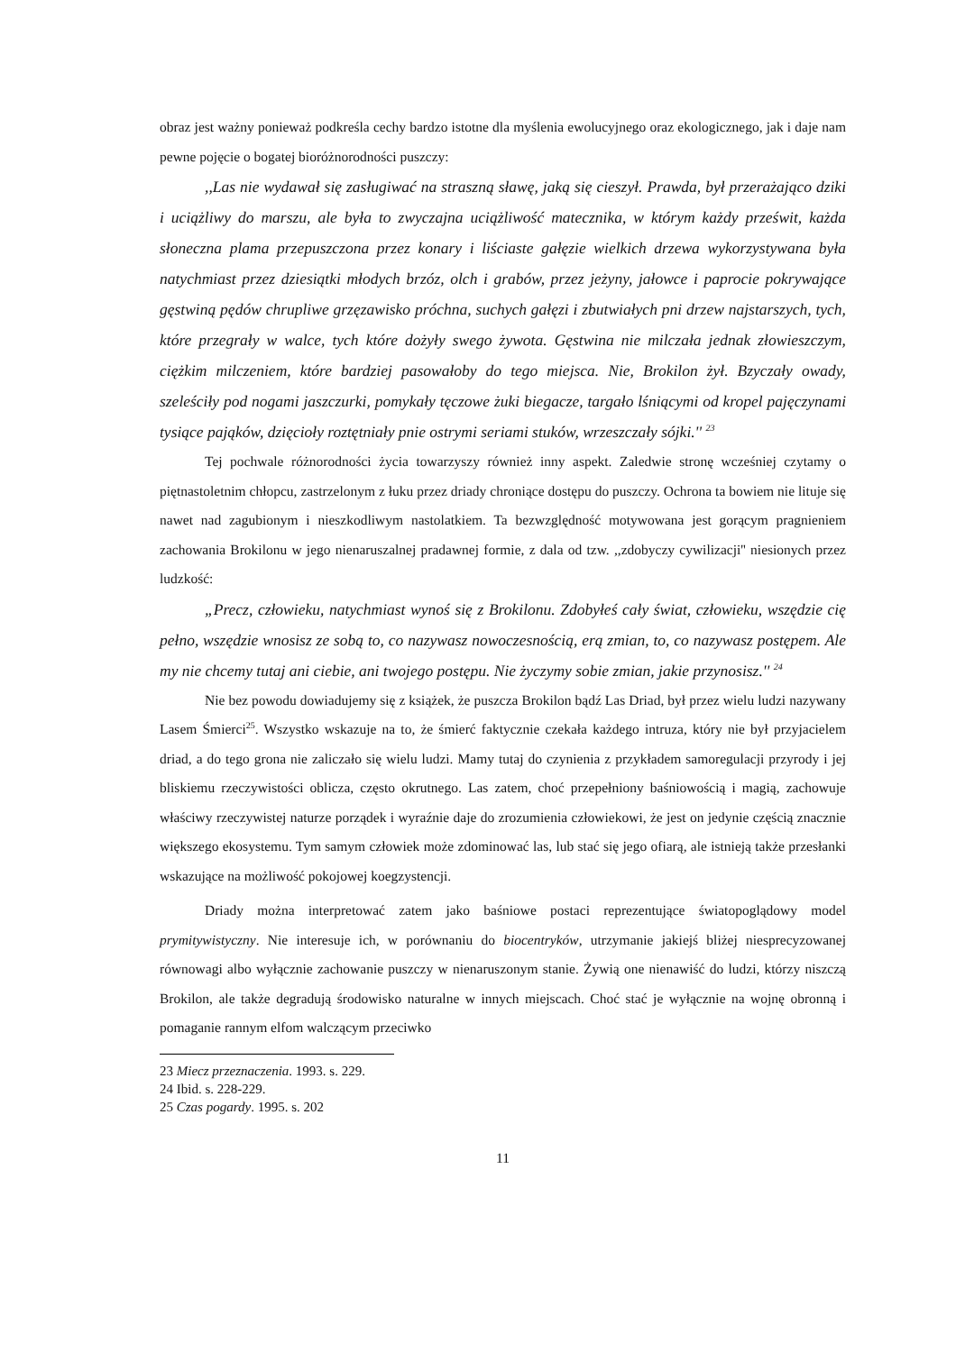obraz jest ważny ponieważ podkreśla cechy bardzo istotne dla myślenia ewolucyjnego oraz ekologicznego, jak i daje nam pewne pojęcie o bogatej bioróżnorodności puszczy:
,,Las nie wydawał się zasługiwać na straszną sławę, jaką się cieszył. Prawda, był przerażająco dziki i uciążliwy do marszu, ale była to zwyczajna uciążliwość matecznika, w którym każdy prześwit, każda słoneczna plama przepuszczona przez konary i liściaste gałęzie wielkich drzewa wykorzystywana była natychmiast przez dziesiątki młodych brzóz, olch i grabów, przez jeżyny, jałowce i paprocie pokrywające gęstwiną pędów chrupliwe grzęzawisko próchna, suchych gałęzi i zbutwiałych pni drzew najstarszych, tych, które przegrały w walce, tych które dożyły swego żywota. Gęstwina nie milczała jednak złowieszczym, ciężkim milczeniem, które bardziej pasowałoby do tego miejsca. Nie, Brokilon żył. Bzyczały owady, szeleściły pod nogami jaszczurki, pomykały tęczowe żuki biegacze, targało lśniącymi od kropel pajęczynami tysiące pająków, dzięcioły roztętniały pnie ostrymi seriami stuków, wrzeszczały sójki.'' <sup>23</sup>
Tej pochwale różnorodności życia towarzyszy również inny aspekt. Zaledwie stronę wcześniej czytamy o piętnastoletnim chłopcu, zastrzelonym z łuku przez driady chroniące dostępu do puszczy. Ochrona ta bowiem nie lituje się nawet nad zagubionym i nieszkodliwym nastolatkiem. Ta bezwzględność motywowana jest gorącym pragnieniem zachowania Brokilonu w jego nienaruszalnej pradawnej formie, z dala od tzw. ,,zdobyczy cywilizacji'' niesionych przez ludzkość:
„Precz, człowieku, natychmiast wynoś się z Brokilonu. Zdobyłeś cały świat, człowieku, wszędzie cię pełno, wszędzie wnosisz ze sobą to, co nazywasz nowoczesnością, erą zmian, to, co nazywasz postępem. Ale my nie chcemy tutaj ani ciebie, ani twojego postępu. Nie życzymy sobie zmian, jakie przynosisz.'' <sup>24</sup>
Nie bez powodu dowiadujemy się z książek, że puszcza Brokilon bądź Las Driad, był przez wielu ludzi nazywany Lasem Śmierci<sup>25</sup>. Wszystko wskazuje na to, że śmierć faktycznie czekała każdego intruza, który nie był przyjacielem driad, a do tego grona nie zaliczało się wielu ludzi. Mamy tutaj do czynienia z przykładem samoregulacji przyrody i jej bliskiemu rzeczywistości oblicza, często okrutnego. Las zatem, choć przepełniony baśniowością i magią, zachowuje właściwy rzeczywistej naturze porządek i wyraźnie daje do zrozumienia człowiekowi, że jest on jedynie częścią znacznie większego ekosystemu. Tym samym człowiek może zdominować las, lub stać się jego ofiarą, ale istnieją także przesłanki wskazujące na możliwość pokojowej koegzystencji.
Driady można interpretować zatem jako baśniowe postaci reprezentujące światopoglądowy model prymitywistyczny. Nie interesuje ich, w porównaniu do biocentryków, utrzymanie jakiejś bliżej niesprecyzowanej równowagi albo wyłącznie zachowanie puszczy w nienaruszonym stanie. Żywią one nienawiść do ludzi, którzy niszczą Brokilon, ale także degradują środowisko naturalne w innych miejscach. Choć stać je wyłącznie na wojnę obronną i pomaganie rannym elfom walczącym przeciwko
23 Miecz przeznaczenia. 1993. s. 229.
24 Ibid. s. 228-229.
25 Czas pogardy. 1995. s. 202
11